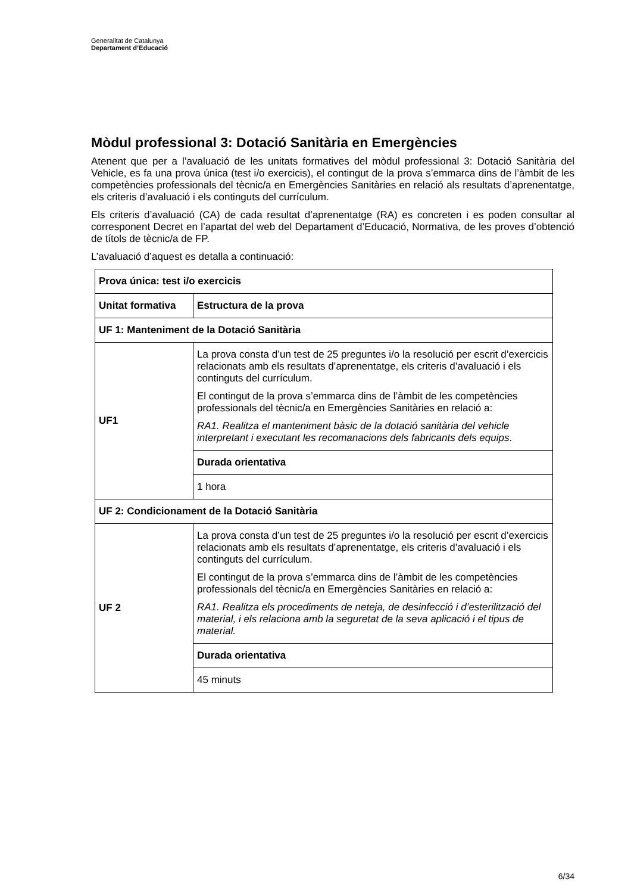Generalitat de Catalunya
Departament d’Educació
Mòdul professional 3: Dotació Sanitària en Emergències
Atenent que per a l’avaluació de les unitats formatives del mòdul professional 3: Dotació Sanitària del Vehicle, es fa una prova única (test i/o exercicis), el contingut de la prova s’emmarca dins de l’àmbit de les competències professionals del tècnic/a en Emergències Sanitàries en relació als resultats d’aprenentatge, els criteris d’avaluació i els continguts del currículum.
Els criteris d’avaluació (CA) de cada resultat d’aprenentatge (RA) es concreten i es poden consultar al corresponent Decret en l’apartat del web del Departament d’Educació, Normativa, de les proves d’obtenció de títols de tècnic/a de FP.
L’avaluació d’aquest es detalla a continuació:
| Prova única: test i/o exercicis | |
| Unitat formativa | Estructura de la prova |
| UF 1: Manteniment de la Dotació Sanitària | |
| UF1 | La prova consta d’un test de 25 preguntes i/o la resolució per escrit d’exercicis relacionats amb els resultats d’aprenentatge, els criteris d’avaluació i els continguts del currículum. El contingut de la prova s’emmarca dins de l’àmbit de les competències professionals del tècnic/a en Emergències Sanitàries en relació a: RA1. Realitza el manteniment bàsic de la dotació sanitària del vehicle interpretant i executant les recomanacions dels fabricants dels equips . |
| | Durada orientativa |
| | 1 hora |
| UF 2: Condicionament de la Dotació Sanitària | |
| UF 2 | La prova consta d’un test de 25 preguntes i/o la resolució per escrit d’exercicis relacionats amb els resultats d’aprenentatge, els criteris d’avaluació i els continguts del currículum. El contingut de la prova s’emmarca dins de l’àmbit de les competències professionals del tècnic/a en Emergències Sanitàries en relació a: RA1. Realitza els procediments de neteja, de desinfecció i d’esterilització del material, i els relaciona amb la seguretat de la seva aplicació i el tipus de material. |
| | Durada orientativa |
| | 45 minuts |
6/34